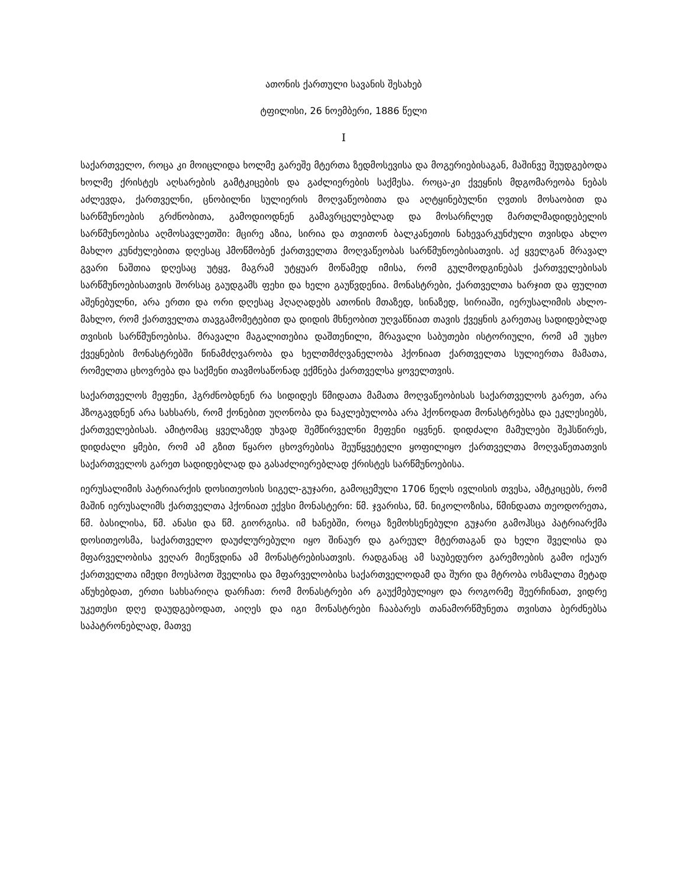ათონის ქართული სავანის შესახებ
ტფილისი, 26 ნოემბერი, 1886 წელი
I
საქართველო, როცა კი მოიცლიდა ხოლმე გარეშე მტერთა ზედმოსევისა და მოგერიებისაგან, მაშინვე შეუდგებოდა ხოლმე ქრისტეს აღსარების გამტკიცების და გაძლიერების საქმესა. როცა-კი ქვეყნის მდგომარეობა ნებას აძლევდა, ქართველნი, ცნობილნი სულიერის მოღვაწეობითა და აღტყინებულნი ღვთის მოსაობით და სარწმუნოების გრძნობითა, გამოდიოდნენ გამავრცელებლად და მოსარჩლედ მართლმადიდებელის სარწმუნოებისა აღმოსავლეთში: მცირე აზია, სირია და თვითონ ბალკანეთის ნახევარკუნძული თვისდა ახლო მახლო კუნძულებითა დღესაც ჰმოწმობენ ქართველთა მოღვაწეობას სარწმუნოებისათვის. აქ ყველგან მრავალ გვარი ნაშთია დღესაც უტყვ, მაგრამ უტყუარ მოწამედ იმისა, რომ გულმოდგინებას ქართველებისას სარწმუნოებისათვის შორსაც გაუდგამს ფეხი და ხელი გაუწვდენია. მონასტრები, ქართველთა ხარჯით და ფულით აშენებულნი, არა ერთი და ორი დღესაც ჰღაღადებს ათონის მთაზედ, სინაზედ, სირიაში, იერუსალიმის ახლო-მახლო, რომ ქართველთა თავგამომეტებით და დიდის მხნეობით უღვაწნიათ თავის ქვეყნის გარეთაც სადიდებლად თვისის სარწმუნოებისა. მრავალი მაგალითებია დაშთენილი, მრავალი საბუთები ისტორიული, რომ ამ უცხო ქვეყნების მონასტრებში წინამძღვარობა და ხელთმძღვანელობა ჰქონიათ ქართველთა სულიერთა მამათა, რომელთა ცხოვრება და საქმენი თავმოსაწონად ექმნება ქართველსა ყოველთვის.
საქართველოს მეფენი, ჰგრძნობდნენ რა სიდიდეს წმიდათა მამათა მოღვაწეობისას საქართველოს გარეთ, არა ჰზოგავდნენ არა სახსარს, რომ ქონებით უღონობა და ნაკლებულობა არა ჰქონოდათ მონასტრებსა და ეკლესიებს, ქართველებისას. ამიტომაც ყველაზედ უხვად შემწირველნი მეფენი იყვნენ. დიდძალი მამულები შეჰსწირეს, დიდძალი ყმები, რომ ამ გზით წყარო ცხოვრებისა შეუწყვეტელი ყოფილიყო ქართველთა მოღვაწეთათვის საქართველოს გარეთ სადიდებლად და გასაძლიერებლად ქრისტეს სარწმუნოებისა.
იერუსალიმის პატრიარქის დოსითეოსის სიგელ-გუჯარი, გამოცემული 1706 წელს ივლისის თვესა, ამტკიცებს, რომ მაშინ იერუსალიმს ქართველთა ჰქონიათ ექვსი მონასტერი: წმ. ჯვარისა, წმ. ნიკოლოზისა, წმინდათა თეოდორეთა, წმ. ბასილისა, წმ. ანასი და წმ. გიორგისა. იმ ხანებში, როცა ზემოხსენებული გუჯარი გამოჰსცა პატრიარქმა დოსითეოსმა, საქართველო დაუძლურებული იყო შინაურ და გარეულ მტერთაგან და ხელი შველისა და მფარველობისა ვეღარ მიეწვდინა ამ მონასტრებისათვის. რადგანაც ამ საუბედურო გარემოების გამო იქაურ ქართველთა იმედი მოესპოთ შველისა და მფარველობისა საქართველოდამ და შური და მტრობა ოსმალთა მეტად აწუხებდათ, ერთი სახსარიღა დარჩათ: რომ მონასტრები არ გაუქმებულიყო და როგორმე შეერჩინათ, ვიდრე უკეთესი დღე დაუდგებოდათ, აიღეს და იგი მონასტრები ჩააბარეს თანამორწმუნეთა თვისთა ბერძნებსა საპატრონებლად, მათვე